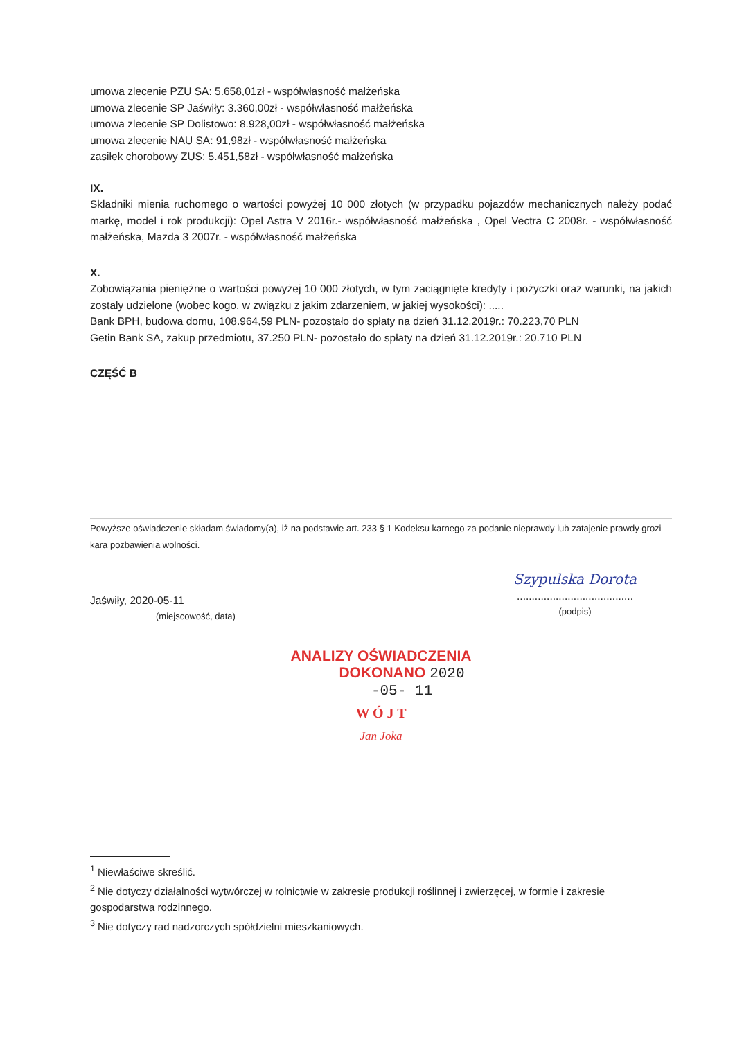umowa zlecenie PZU SA: 5.658,01zł - współwłasność małżeńska
umowa zlecenie SP Jaświły: 3.360,00zł - współwłasność małżeńska
umowa zlecenie SP Dolistowo: 8.928,00zł - współwłasność małżeńska
umowa zlecenie NAU SA: 91,98zł - współwłasność małżeńska
zasiłek chorobowy ZUS: 5.451,58zł - współwłasność małżeńska
IX.
Składniki mienia ruchomego o wartości powyżej 10 000 złotych (w przypadku pojazdów mechanicznych należy podać markę, model i rok produkcji): Opel Astra V 2016r.- współwłasność małżeńska , Opel Vectra C 2008r. - współwłasność małżeńska, Mazda 3 2007r. - współwłasność małżeńska
X.
Zobowiązania pieniężne o wartości powyżej 10 000 złotych, w tym zaciągnięte kredyty i pożyczki oraz warunki, na jakich zostały udzielone (wobec kogo, w związku z jakim zdarzeniem, w jakiej wysokości): .....
Bank BPH, budowa domu, 108.964,59 PLN- pozostało do spłaty na dzień 31.12.2019r.: 70.223,70 PLN
Getin Bank SA, zakup przedmiotu, 37.250 PLN- pozostało do spłaty na dzień 31.12.2019r.: 20.710 PLN
CZĘŚĆ B
Powyższe oświadczenie składam świadomy(a), iż na podstawie art. 233 § 1 Kodeksu karnego za podanie nieprawdy lub zatajenie prawdy grozi kara pozbawienia wolności.
Jaświły, 2020-05-11
(miejscowość, data)
Szypulska Dorota
.......................................
(podpis)
ANALIZY OŚWIADCZENIA
DOKONANO 2020 -05- 11
W Ó J T
Jan Joka
<sup>1</sup> Niewłaściwe skreślić.
<sup>2</sup> Nie dotyczy działalności wytwórczej w rolnictwie w zakresie produkcji roślinnej i zwierzęcej, w formie i zakresie gospodarstwa rodzinnego.
<sup>3</sup> Nie dotyczy rad nadzorczych spółdzielni mieszkaniowych.